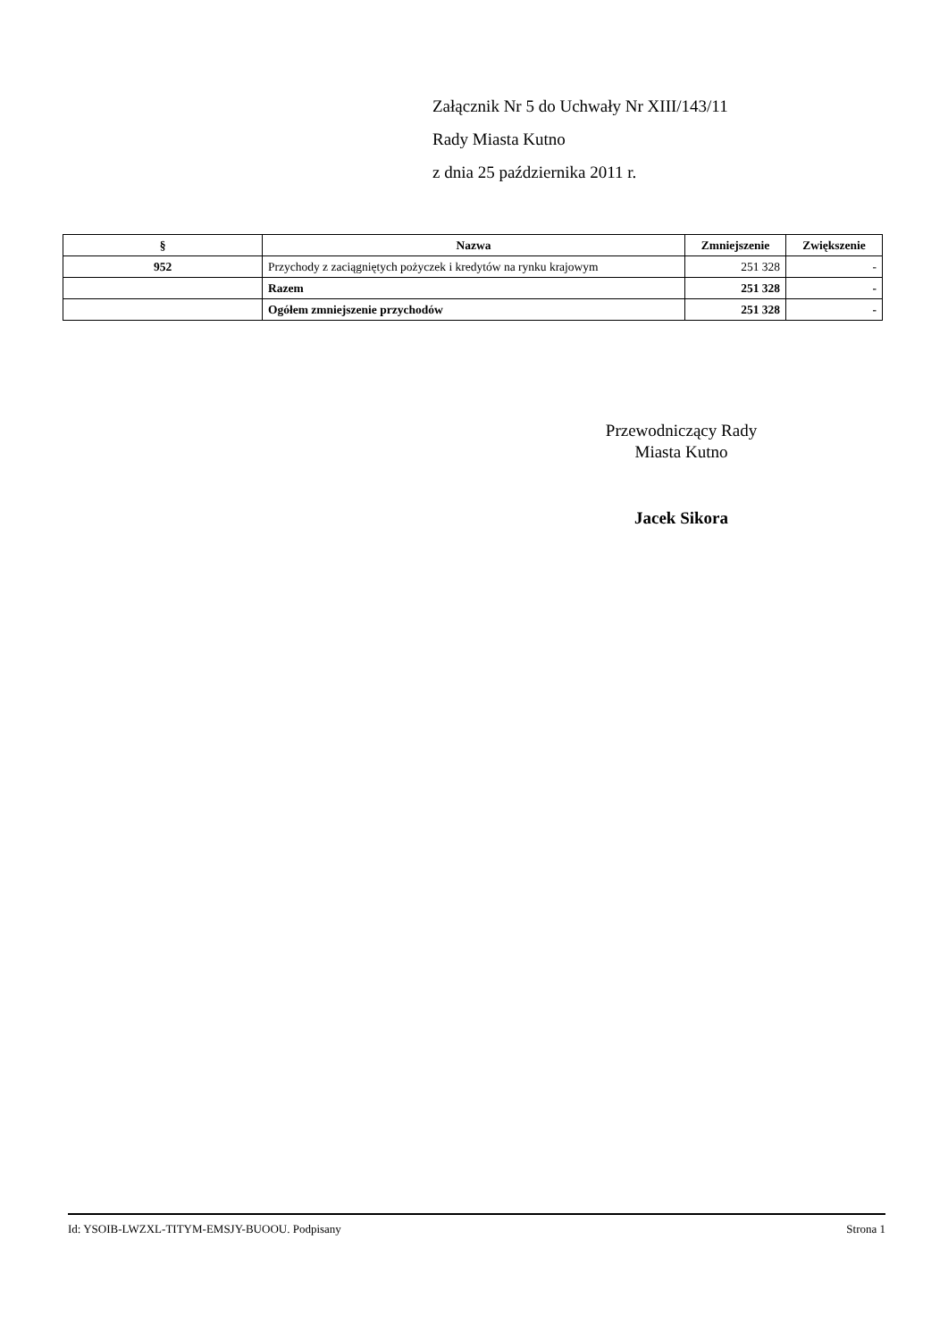Załącznik Nr 5 do Uchwały Nr XIII/143/11
Rady Miasta Kutno
z dnia 25 października 2011 r.
| § | Nazwa | Zmniejszenie | Zwiększenie |
| --- | --- | --- | --- |
| 952 | Przychody z zaciągniętych pożyczek i kredytów na rynku krajowym | 251 328 | - |
| | Razem | 251 328 | - |
| | Ogółem zmniejszenie przychodów | 251 328 | - |
Przewodniczący Rady
Miasta Kutno
Jacek Sikora
Id: YSOIB-LWZXL-TITYM-EMSJY-BUOOU. Podpisany Strona 1